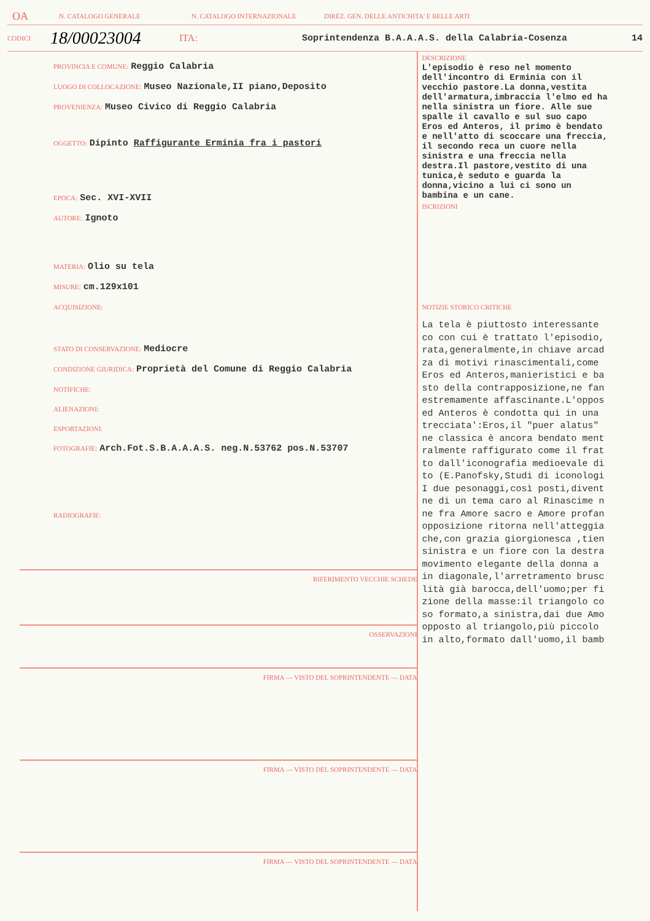OA
N. CATALOGO GENERALE N. CATALOGO INTERNAZIONALE
DIREZ. GEN. DELLE ANTICHITA' E BELLE ARTI
CODICI
18/00023004
ITA:
Soprintendenza B.A.A.A.S. della Calabria-Cosenza
14
PROVINCIA E COMUNE: Reggio Calabria
LUOGO DI COLLOCAZIONE: Museo Nazionale,II piano,Deposito
PROVENIENZA: Museo Civico di Reggio Calabria
OGGETTO: Dipinto Raffigurante Erminia fra i pastori
EPOCA: Sec. XVI-XVII
AUTORE: Ignoto
MATERIA: Olio su tela
MISURE: cm.129x101
ACQUISIZIONE:
STATO DI CONSERVAZIONE: Mediocre
CONDIZIONE GIURIDICA: Proprietà del Comune di Reggio Calabria
NOTIFICHE:
ALIENAZIONI:
ESPORTAZIONI:
FOTOGRAFIE: Arch.Fot.S.B.A.A.A.S. neg.N.53762 pos.N.53707
RADIOGRAFIE:
RIFERIMENTO VECCHIE SCHEDE
OSSERVAZIONI
FIRMA — VISTO DEL SOPRINTENDENTE — DATA
FIRMA — VISTO DEL SOPRINTENDENTE — DATA
FIRMA — VISTO DEL SOPRINTENDENTE — DATA
DESCRIZIONE
L'episodio è reso nel momento dell'incontro di Erminia con il vecchio pastore.La donna,vestita dell'armatura,imbraccia l'elmo ed ha nella sinistra un fiore. Alle sue spalle il cavallo e sul suo capo Eros ed Anteros, il primo è bendato e nell'atto di scoccare una freccia, il secondo reca un cuore nella sinistra e una freccia nella destra.Il pastore,vestito di una tunica,è seduto e guarda la donna,vicino a lui ci sono un bambina e un cane.
ISCRIZIONI
NOTIZIE STORICO CRITICHE
La tela è piuttosto interessante co con cui è trattato l'episodio, rata,generalmente,in chiave arcad za di motivi rinascimentali,come Eros ed Anteros,manieristici e ba sto della contrapposizione,ne fan estremamente affascinante.L'oppos ed Anteros è condotta qui in una trecciata':Eros,il "puer alatus" ne classica è ancora bendato ment ralmente raffigurato come il frat to dall'iconografia medioevale di to (E.Panofsky,Studi di iconologi I due pesonaggi,così posti,divent ne di un tema caro al Rinascime n ne fra Amore sacro e Amore profan opposizione ritorna nell'atteggia che,con grazia giorgionesca ,tien sinistra e un fiore con la destra movimento elegante della donna a in diagonale,l'arretramento brusc lità già barocca,dell'uomo;per fi zione della masse:il triangolo co so formato,a sinistra,dai due Amo opposto al triangolo,più piccolo in alto,formato dall'uomo,il bamb